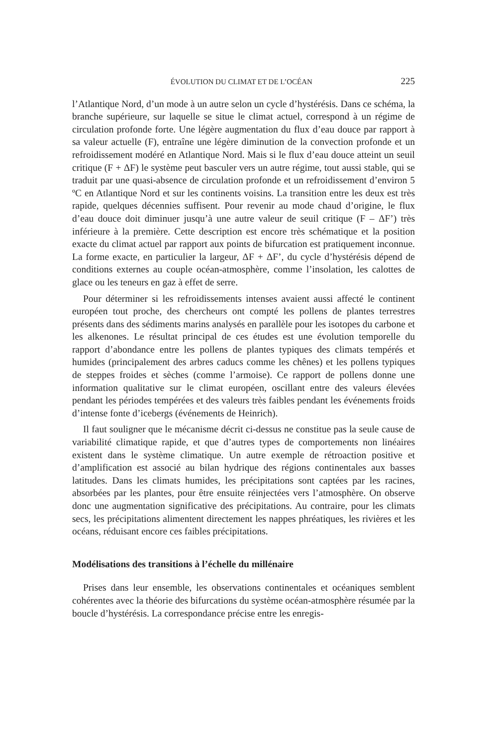ÉVOLUTION DU CLIMAT ET DE L’OCÉAN 225
l’Atlantique Nord, d’un mode à un autre selon un cycle d’hystérésis. Dans ce schéma, la branche supérieure, sur laquelle se situe le climat actuel, correspond à un régime de circulation profonde forte. Une légère augmentation du flux d’eau douce par rapport à sa valeur actuelle (F), entraîne une légère diminution de la convection profonde et un refroidissement modéré en Atlantique Nord. Mais si le flux d’eau douce atteint un seuil critique (F + ΔF) le système peut basculer vers un autre régime, tout aussi stable, qui se traduit par une quasi-absence de circulation profonde et un refroidissement d’environ 5 ºC en Atlantique Nord et sur les continents voisins. La transition entre les deux est très rapide, quelques décennies suffisent. Pour revenir au mode chaud d’origine, le flux d’eau douce doit diminuer jusqu’à une autre valeur de seuil critique (F – ΔF’) très inférieure à la première. Cette description est encore très schématique et la position exacte du climat actuel par rapport aux points de bifurcation est pratiquement inconnue. La forme exacte, en particulier la largeur, ΔF + ΔF’, du cycle d’hystérésis dépend de conditions externes au couple océan-atmosphère, comme l’insolation, les calottes de glace ou les teneurs en gaz à effet de serre.
Pour déterminer si les refroidissements intenses avaient aussi affecté le continent européen tout proche, des chercheurs ont compté les pollens de plantes terrestres présents dans des sédiments marins analysés en parallèle pour les isotopes du carbone et les alkenones. Le résultat principal de ces études est une évolution temporelle du rapport d’abondance entre les pollens de plantes typiques des climats tempérés et humides (principalement des arbres caducs comme les chênes) et les pollens typiques de steppes froides et sèches (comme l’armoise). Ce rapport de pollens donne une information qualitative sur le climat européen, oscillant entre des valeurs élevées pendant les périodes tempérées et des valeurs très faibles pendant les événements froids d’intense fonte d’icebergs (événements de Heinrich).
Il faut souligner que le mécanisme décrit ci-dessus ne constitue pas la seule cause de variabilité climatique rapide, et que d’autres types de comportements non linéaires existent dans le système climatique. Un autre exemple de rétroaction positive et d’amplification est associé au bilan hydrique des régions continentales aux basses latitudes. Dans les climats humides, les précipitations sont captées par les racines, absorbées par les plantes, pour être ensuite réinjectées vers l’atmosphère. On observe donc une augmentation significative des précipitations. Au contraire, pour les climats secs, les précipitations alimentent directement les nappes phréatiques, les rivières et les océans, réduisant encore ces faibles précipitations.
Modélisations des transitions à l’échelle du millénaire
Prises dans leur ensemble, les observations continentales et océaniques semblent cohérentes avec la théorie des bifurcations du système océan-atmosphère résumée par la boucle d’hystérésis. La correspondance précise entre les enregis-